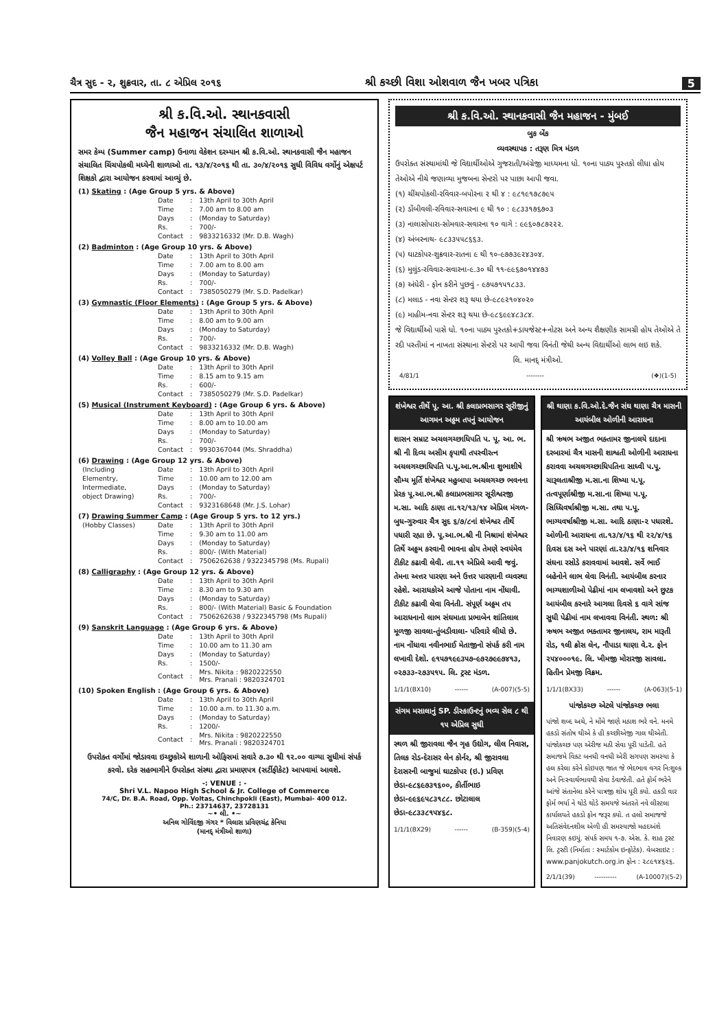ચૈત્ર સુદ - ૨, શુક્રવાર, તા. ૮ એપ્રિલ ૨૦૧૬ શ્રી કચ્છી વિશા ઓશવાળ જૈન ખબર પત્રિકા 5
શ્રી ક.વિ.ઓ. સ્થાનકવાસી
જૈન મહાજન સંચાલિત શાળાઓ
સમર કેમ્પ (Summer camp) ઉનાળા વેકેશન દરમ્યાન શ્રી ક.વિ.ઓ. સ્થાનકવાસી જૈન મહાજન સંચાલિત ચિંચપોકલી મધ્યેની શાળાઓ તા. ૧૩/૪/૨૦૧૬ થી તા. ૩૦/૪/૨૦૧૬ સુધી વિવિધ વર્ગોનું એક્ષપર્ટ શિક્ષકો દ્વારા આયોજન કરવામાં આવ્યું છે.
(1) Skating : (Age Group 5 yrs. & Above)
| | Date | : | 13th April to 30th April |
| | Time | : | 7.00 am to 8.00 am |
| | Days | : | (Monday to Saturday) |
| | Rs. | : | 700/- |
| | Contact | : | 9833216332 (Mr. D.B. Wagh) |
(2) Badminton : (Age Group 10 yrs. & Above)
| | Date | : | 13th April to 30th April |
| | Time | : | 7.00 am to 8.00 am |
| | Days | : | (Monday to Saturday) |
| | Rs. | : | 700/- |
| | Contact | : | 7385050279 (Mr. S.D. Padelkar) |
(3) Gymnastic (Floor Elements) : (Age Group 5 yrs. & Above)
| | Date | : | 13th April to 30th April |
| | Time | : | 8.00 am to 9.00 am |
| | Days | : | (Monday to Saturday) |
| | Rs. | : | 700/- |
| | Contact | : | 9833216332 (Mr. D.B. Wagh) |
(4) Volley Ball : (Age Group 10 yrs. & Above)
| | Date | : | 13th April to 30th April |
| | Time | : | 8.15 am to 9.15 am |
| | Rs. | : | 600/- |
| | Contact | : | 7385050279 (Mr. S.D. Padelkar) |
(5) Musical (Instrument Keyboard) : (Age Group 6 yrs. & Above)
| | Date | : | 13th April to 30th April |
| | Time | : | 8.00 am to 10.00 am |
| | Days | : | (Monday to Saturday) |
| | Rs. | : | 700/- |
| | Contact | : | 9930367044 (Ms. Shraddha) |
(6) Drawing : (Age Group 12 yrs. & Above)
| (Including | Date | : | 13th April to 30th April |
| Elementry, | Time | : | 10.00 am to 12.00 am |
| Intermediate, | Days | : | (Monday to Saturday) |
| object Drawing) | Rs. | : | 700/- |
| | Contact | : | 9323168648 (Mr. J.S. Lohar) |
(7) Drawing Summer Camp : (Age Group 5 yrs. to 12 yrs.)
| (Hobby Classes) | Date | : | 13th April to 30th April |
| | Time | : | 9.30 am to 11.00 am |
| | Days | : | (Monday to Saturday) |
| | Rs. | : | 800/- (With Material) |
| | Contact | : | 7506262638 / 9322345798 (Ms. Rupali) |
(8) Calligraphy : (Age Group 12 yrs. & Above)
| | Date | : | 13th April to 30th April |
| | Time | : | 8.30 am to 9.30 am |
| | Days | : | (Monday to Saturday) |
| | Rs. | : | 800/- (With Material) Basic & Foundation |
| | Contact | : | 7506262638 / 9322345798 (Ms Rupali) |
(9) Sanskrit Language : (Age Group 6 yrs. & Above)
| | Date | : | 13th April to 30th April |
| | Time | : | 10.00 am to 11.30 am |
| | Days | : | (Monday to Saturday) |
| | Rs. | : | 1500/- |
| | Contact | : | Mrs. Nikita : 9820222550 Mrs. Pranali : 9820324701 |
(10) Spoken English : (Age Group 6 yrs. & Above)
| | Date | : | 13th April to 30th April |
| | Time | : | 10.00 a.m. to 11.30 a.m. |
| | Days | : | (Monday to Saturday) |
| | Rs. | : | 1200/- |
| | Contact | : | Mrs. Nikita : 9820222550 Mrs. Pranali : 9820324701 |
ઉપરોક્ત વર્ગોમાં જોડાવવા ઇચ્છુકોએ શાળાની ઓફિસમાં સવારે ૭.૩૦ થી ૧૨.૦૦ વાગ્યા સુધીમાં સંપર્ક કરવો. દરેક સહભાગીને ઉપરોક્ત સંસ્થા દ્વારા પ્રમાણપત્ર (સર્ટીફીકેટ) આપવામાં આવશે.
-: VENUE : -
Shri V.L. Napoo High School & Jr. College of Commerce
74/C, Dr. B.A. Road, Opp. Voltas, Chinchpokli (East), Mumbai- 400 012.
Ph.: 23714637, 23728131
~• લી. •~
અનિલ ગોવિંદજી ગંગર * વિલાસ પ્રવિણચંદ્ર કેનિયા
(માનદ્ મંત્રીઓ શાળા)
શ્રી ક.વિ.ઓ. સ્થાનકવાસી જૈન મહાજન - મુંબઈ
બુક બેંક
વ્યવસ્થાપક : તરૂણ મિત્ર મંડળ
ઉપરોક્ત સંસ્થામાંથી જે વિદ્યાર્થીઓએ ગુજરાતી/અંગ્રેજી માધ્યમના ધો. ૧૦ના પાઠ્ય પુસ્તકો લીધા હોય તેઓએ નીચે જણાવ્યા મુજબના સેન્ટરો પર પાછા આપી જવા.
(૧) ચીંચપોકલી-રવિવાર-બપોરના ૨ થી ૪ : ૯૮૧૯૧૭૮૭૯૫
(૨) ડોંબીવલી-રવિવાર-સવારના ૯ થી ૧૦ : ૯૮૩૩૧૭૬૭૦૩
(૩) નાલાસોપારા-સોમવાર-સવારના ૧૦ વાગે : ૯૯૬૦૭૮૭૨૨૨.
(૪) અંબરનાથ- ૯૮૩૩૫૫૮૬૬૩.
(૫) ઘાટકોપર-શુક્રવાર-રાતના ૯ થી ૧૦-૯૭૭૩૯૨૪૩૦૪.
(૬) મુલુંડ-રવિવાર-સવારના-૯.૩૦ થી ૧૧-૯૯૬૭૦૧૪૪૭૩
(૭) અંધેરી - ફોન કરીને પુછવું - ૯૭૫૭૧૫૧૮૩૩.
(૮) મલાડ - નવા સેન્ટર શરૂ થયા છે-૯૮૯૨૧૦૪૦૨૦
(૯) માહીમ-નવા સેન્ટર શરૂ થયા છે-૯૮૬૯૯૪૮૩૮૪.
જે વિદ્યાર્થીઓ પાસે ધો. ૧૦ના પાઠ્ય પુસ્તકો+ડાયજેસ્ટ+નોટસ અને અન્ય શૈક્ષણીક સામગ્રી હોય તેઓએ તે રદી પસ્તીમાં ન નાખતા સંસ્થાના સેન્ટરો પર આપી જવા વિનંતી જેથી અન્ય વિદ્યાર્થીઓ લાભ લઇ શકે.
લિ. માનદ્ મંત્રીઓ.
4/81/1 -------- (❖)(1-5)
શંખેશ્વર તીર્થે પૂ. આ. શ્રી કલાપ્રભસાગર સૂરીજીનું આગમન અઠ્ઠમ તપનું આયોજન
શાસન સમ્રાટ અચલગચ્છાધિપતિ પ. પૂ. આ. ભ. શ્રી ની દિવ્ય અસીમ કૃપાથી તપસ્વીરત્ન અચલગચ્છાધિપતિ પ.પૂ.આ.ભ.શ્રીના શુભાશીષે સૌમ્ય મૂર્તિ શંખેશ્વર મહુબાપા અચલગચ્છ ભવનના પ્રેરક પૂ.આ.ભ.શ્રી કલાપ્રભસાગર સૂરીશ્વરજી મ.સા. આદિ ઠાણા તા.૧૨/૧૩/૧૪ એપ્રિલ મંગળ-બુધ-ગુરુવાર ચૈત્ર સુદ ૬/૭/૮નાં શંખેશ્વર તીર્થે પધારી રહ્યા છે. પૂ.આ.ભ.શ્રી ની નિશ્રામાં શંખેશ્વર તિર્થે અઠ્ઠમ કરવાની ભાવના હોય તેમણે સ્વયંમેવ ટીકીટ કઢાવી લેવી. તા.૧૧ એપ્રિલે આવી જવું. તેમના અત્તર પારણા અને ઉત્તર પારણાની વ્યવસ્થા રહેશે. આરાધકોએ આજે પોતાના નામ નોંધાવી. ટીકીટ કઢાવી લેવા વિનંતી. સંપૂર્ણ અઠ્ઠમ તપ આરાધનાનો લાભ સંઘમાતા પ્રભાબેન શાંતિલાલ મૂળજી સાવલા-તુંબડીવાલા- પરિવારે લીધો છે. નામ નોંધાવા નવીનભાઈ મેતાજીનો સંપર્ક કરી નામ લખાવી દેશો. ૯૧૫૭૧૯૯૩૫૭-૯૭૨૭૯૯૭૪૧૩, ૦૨૭૩૩-૨૭૩૫૧૫. લિ. ટ્રસ્ટ મંડળ.
1/1/1(BX10) ------ (A-007)(5-5)
સંગમ મસાલાનું SP. ડીસ્કાઉન્ટનું ભવ્ય સેલ ૮ થી ૧૫ એપ્રિલ સુધી
સ્થળ શ્રી જીરાવલા જૈન ગૃહ ઉદ્યોગ, લીલ નિવાસ, તિલક રોડ-દેરાસર લેન કોર્નર, શ્રી જીરાવલા દેરાસરની બાજુમાં ઘાટકોપર (ઇ.) પ્રવિણ છેડા-૯૮૬૯૭૩૧૬૦૦, કીર્તીભાઇ છેડા-૯૯૬૯૫૮૩૧૮૮. છોટાલાલ છેડા-૯૮૩૩૮૧૫૪૬૮.
1/1/1(BX29) ------ (B-359)(5-4)
શ્રી થાણા ક.વિ.ઓ.દે.જૈન સંઘ થાણા ચૈત્ર માસની આયંબીલ ઓળીની આરાધના
શ્રી ઋષભ અજીત ભક્તામર જીનાલયે દાદાના દરબારમાં ચૈત્ર માસની શાશ્વતી ઓળીની આરાધના કરાવવા અચલગચ્છાધિપતિના સાધ્વી પ.પૂ. ચારૂલતાશ્રીજી મ.સા.ના શિષ્યા પ.પૂ. તત્વપૂર્ણાશ્રીજી મ.સા.ના શિષ્યા પ.પૂ. સિધ્ધિવર્ષાશ્રીજી મ.સા. તથા પ.પૂ. ભાગ્યવર્ષાશ્રીજી મ.સા. આદિ ઠાણા-૨ પધારશે. ઓળીની આરાધના તા.૧૩/૪/૧૬ થી ૨૨/૪/૧૬ દિવસ દસ અને પારણાં તા.૨૩/૪/૧૬ શનિવાર સંઘના રસોડે કરાવવામાં આવશે. સર્વે ભાઈ બહેનોને લાભ લેવા વિનંતી. આયંબીલ કરનાર ભાગ્યશાળીઓ પેઢીમાં નામ લખાવશો અને છુટક આયંબીલ કરનારે આગલા દિવસે ૬ વાગે સાંજ સુધી પેઢીમાં નામ લખાવવા વિનંતી. સ્થળ: શ્રી ઋષભ અજીત ભક્તામર જીનાલય, રામ મારૂતી રોડ, ૧લી ક્રોસ લેન, નૌપાડા થાણા વે.ર. ફોન ૨૫૪૦૦૦૧૯. લિ. ખીમજી મોરારજી સાવલા. હિતીન પ્રેમજી વિક્રમ.
1/1/1(BX33) ------ (A-063)(5-1)
પાંજોકચ્છ એટલે પાંજોકચ્છ ભલા
પાંજો શબ્દ અચે, ને મોંમે જાણે મઠાશ ભરે વને. મનમે હકડો સંતોષ થીએ કે હી કચ્છીએજી ગાલ થીએતી. પાંજોકચ્છ પણ એરીજ મઠી સેવા પૂરી પાડેતી. હતે સમાજમે વિકટ બનધી વનધી એરી સગપણ સમસ્યા કે હલ કરેલા કરેને કોઇપણ જાત જે ભેદભાવ વગર નિઃશુલ્ક અને નિઃસ્વાર્થભાવથી સેવા ડેવાજેતી. હતે ફોર્મ ભરેને આંજે સંતાનેલા કરેને પાત્રજી શોધ પૂરી ક્યો. હકડી વાર ફોર્મ ભર્યા ને થોડે થોડે સમયજે અંતરતે નવે લીસ્ટલા કાર્યાલયતે હકડો ફોન જરૂર ક્યો. ત હલો સમાજજે અતિસંવેદનશીલ એળી હી સમસ્યાજો મહદઅંશે નિવારણ કઇયું. સંપર્ક સમય ૧-૭. એસ. કે. શાહ ટ્રસ્ટ લિ. ટ્રસ્ટી (નિર્માતા : સ્માર્ટકોમ ઇન્ફોટેક). વેબસાઇટ : www.panjokutch.org.in ફોન : ૨૮૯૧૪૬૨૬.
2/1/1(39) ---------- (A-10007)(5-2)